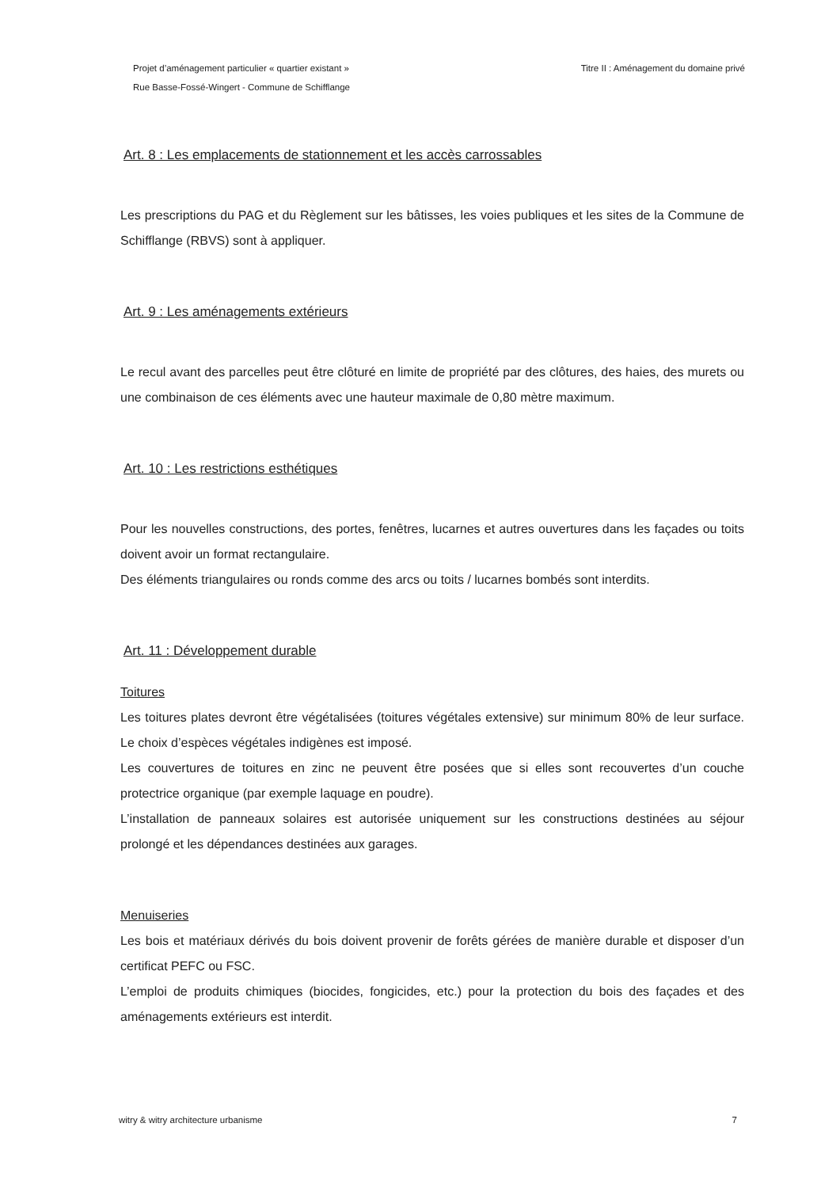Projet d’aménagement particulier « quartier existant »
Rue Basse-Fossé-Wingert - Commune de Schifflange
Titre II : Aménagement du domaine privé
Art. 8 : Les emplacements de stationnement et les accès carrossables
Les prescriptions du PAG et du Règlement sur les bâtisses, les voies publiques et les sites de la Commune de Schifflange (RBVS) sont à appliquer.
Art. 9 : Les aménagements extérieurs
Le recul avant des parcelles peut être clôturé en limite de propriété par des clôtures, des haies, des murets ou une combinaison de ces éléments avec une hauteur maximale de 0,80 mètre maximum.
Art. 10 : Les restrictions esthétiques
Pour les nouvelles constructions, des portes, fenêtres, lucarnes et autres ouvertures dans les façades ou toits doivent avoir un format rectangulaire.
Des éléments triangulaires ou ronds comme des arcs ou toits / lucarnes bombés sont interdits.
Art. 11 : Développement durable
Toitures
Les toitures plates devront être végétalisées (toitures végétales extensive) sur minimum 80% de leur surface. Le choix d’espèces végétales indigènes est imposé.
Les couvertures de toitures en zinc ne peuvent être posées que si elles sont recouvertes d’un couche protectrice organique (par exemple laquage en poudre).
L’installation de panneaux solaires est autorisée uniquement sur les constructions destinées au séjour prolongé et les dépendances destinées aux garages.
Menuiseries
Les bois et matériaux dérivés du bois doivent provenir de forêts gérées de manière durable et disposer d’un certificat PEFC ou FSC.
L’emploi de produits chimiques (biocides, fongicides, etc.) pour la protection du bois des façades et des aménagements extérieurs est interdit.
witry & witry architecture urbanisme
7